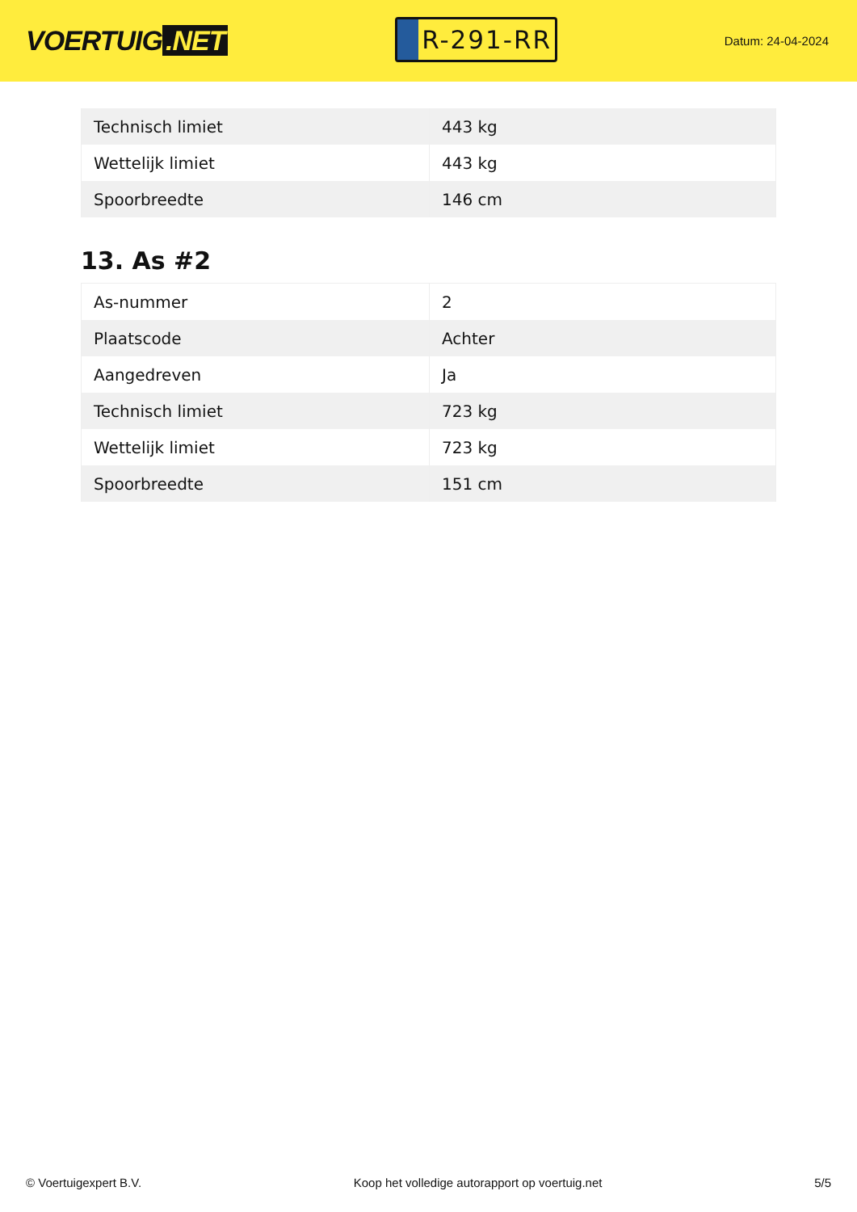VOERTUIG.NET
R-291-RR
Datum: 24-04-2024
| Technisch limiet | 443 kg |
| Wettelijk limiet | 443 kg |
| Spoorbreedte | 146 cm |
13. As #2
| As-nummer | 2 |
| Plaatscode | Achter |
| Aangedreven | Ja |
| Technisch limiet | 723 kg |
| Wettelijk limiet | 723 kg |
| Spoorbreedte | 151 cm |
© Voertuigexpert B.V. Koop het volledige autorapport op voertuig.net 5/5